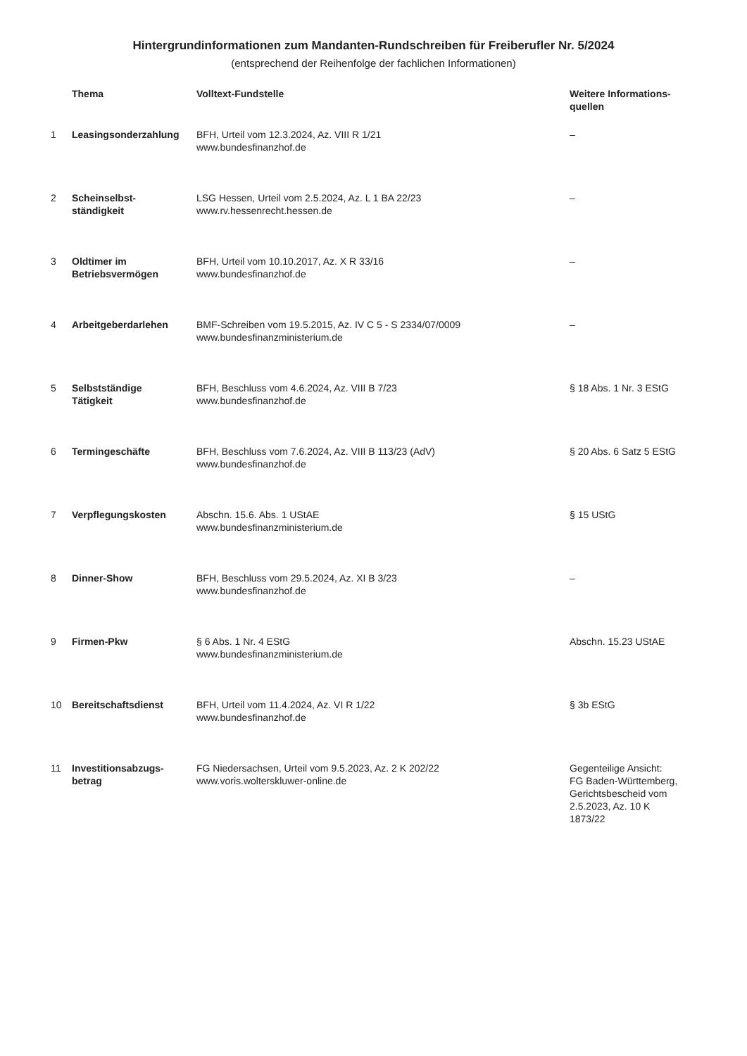Hintergrundinformationen zum Mandanten-Rundschreiben für Freiberufler Nr. 5/2024
(entsprechend der Reihenfolge der fachlichen Informationen)
| | Thema | Volltext-Fundstelle | Weitere Informations- quellen |
| --- | --- | --- | --- |
| 1 | Leasingsonderzahlung | BFH, Urteil vom 12.3.2024, Az. VIII R 1/21 www.bundesfinanzhof.de | – |
| 2 | Scheinselbst- ständigkeit | LSG Hessen, Urteil vom 2.5.2024, Az. L 1 BA 22/23 www.rv.hessenrecht.hessen.de | – |
| 3 | Oldtimer im Betriebsvermögen | BFH, Urteil vom 10.10.2017, Az. X R 33/16 www.bundesfinanzhof.de | – |
| 4 | Arbeitgeberdarlehen | BMF-Schreiben vom 19.5.2015, Az. IV C 5 - S 2334/07/0009 www.bundesfinanzministerium.de | – |
| 5 | Selbstständige Tätigkeit | BFH, Beschluss vom 4.6.2024, Az. VIII B 7/23 www.bundesfinanzhof.de | § 18 Abs. 1 Nr. 3 EStG |
| 6 | Termingeschäfte | BFH, Beschluss vom 7.6.2024, Az. VIII B 113/23 (AdV) www.bundesfinanzhof.de | § 20 Abs. 6 Satz 5 EStG |
| 7 | Verpflegungskosten | Abschn. 15.6. Abs. 1 UStAE www.bundesfinanzministerium.de | § 15 UStG |
| 8 | Dinner-Show | BFH, Beschluss vom 29.5.2024, Az. XI B 3/23 www.bundesfinanzhof.de | – |
| 9 | Firmen-Pkw | § 6 Abs. 1 Nr. 4 EStG www.bundesfinanzministerium.de | Abschn. 15.23 UStAE |
| 10 | Bereitschaftsdienst | BFH, Urteil vom 11.4.2024, Az. VI R 1/22 www.bundesfinanzhof.de | § 3b EStG |
| 11 | Investitionsabzugs- betrag | FG Niedersachsen, Urteil vom 9.5.2023, Az. 2 K 202/22 www.voris.wolterskluwer-online.de | Gegenteilige Ansicht: FG Baden-Württemberg, Gerichtsbescheid vom 2.5.2023, Az. 10 K 1873/22 |